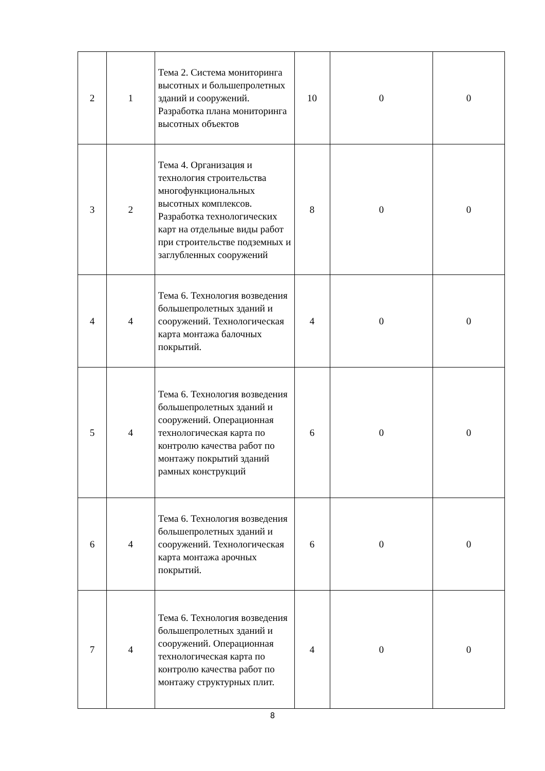| 2 | 1 | Тема 2. Система мониторинга высотных и большепролетных зданий и сооружений. Разработка плана мониторинга высотных объектов | 10 | 0 | 0 |
| 3 | 2 | Тема 4. Организация и технология строительства многофункциональных высотных комплексов. Разработка технологических карт на отдельные виды работ при строительстве подземных и заглубленных сооружений | 8 | 0 | 0 |
| 4 | 4 | Тема 6. Технология возведения большепролетных зданий и сооружений. Технологическая карта монтажа балочных покрытий. | 4 | 0 | 0 |
| 5 | 4 | Тема 6. Технология возведения большепролетных зданий и сооружений. Операционная технологическая карта по контролю качества работ по монтажу покрытий зданий рамных конструкций | 6 | 0 | 0 |
| 6 | 4 | Тема 6. Технология возведения большепролетных зданий и сооружений. Технологическая карта монтажа арочных покрытий. | 6 | 0 | 0 |
| 7 | 4 | Тема 6. Технология возведения большепролетных зданий и сооружений. Операционная технологическая карта по контролю качества работ по монтажу структурных плит. | 4 | 0 | 0 |
8